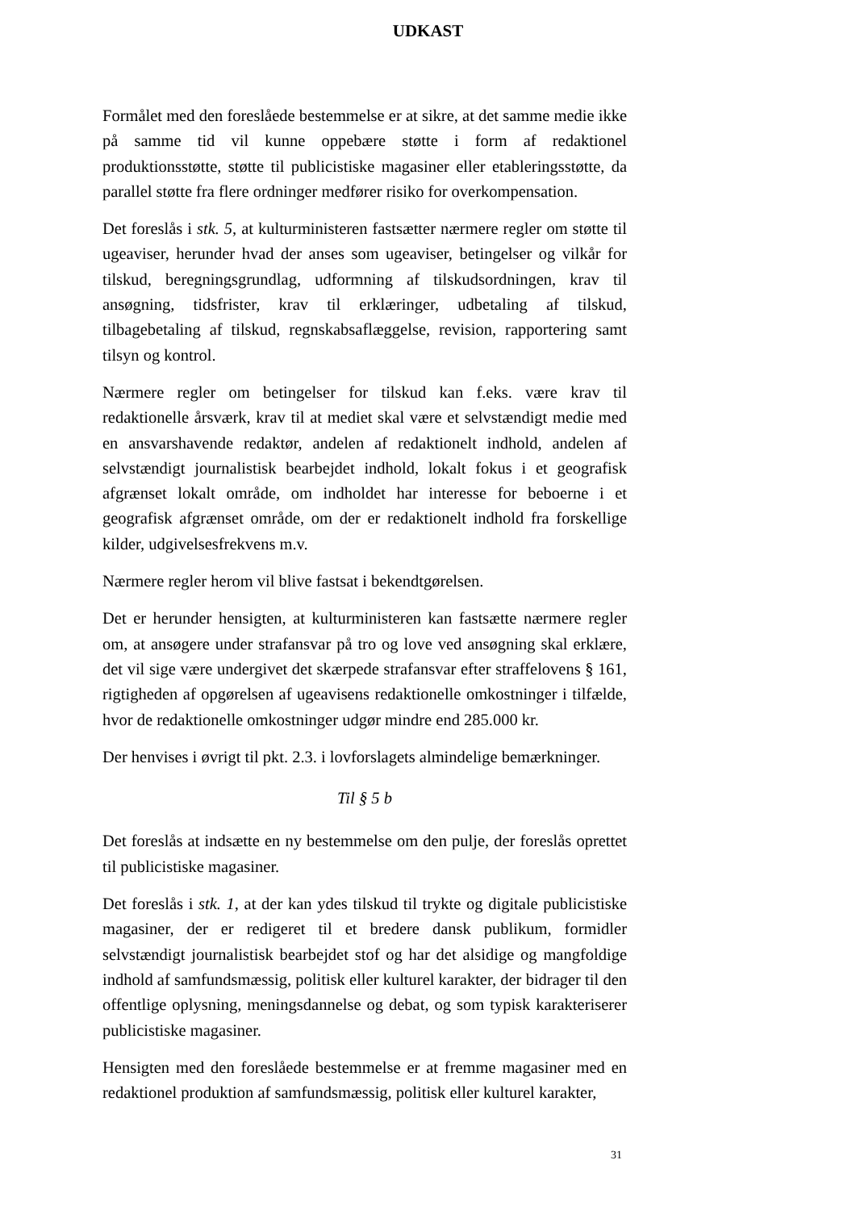UDKAST
Formålet med den foreslåede bestemmelse er at sikre, at det samme medie ikke på samme tid vil kunne oppebære støtte i form af redaktionel produktionsstøtte, støtte til publicistiske magasiner eller etableringsstøtte, da parallel støtte fra flere ordninger medfører risiko for overkompensation.
Det foreslås i stk. 5, at kulturministeren fastsætter nærmere regler om støtte til ugeaviser, herunder hvad der anses som ugeaviser, betingelser og vilkår for tilskud, beregningsgrundlag, udformning af tilskudsordningen, krav til ansøgning, tidsfrister, krav til erklæringer, udbetaling af tilskud, tilbagebetaling af tilskud, regnskabsaflæggelse, revision, rapportering samt tilsyn og kontrol.
Nærmere regler om betingelser for tilskud kan f.eks. være krav til redaktionelle årsværk, krav til at mediet skal være et selvstændigt medie med en ansvarshavende redaktør, andelen af redaktionelt indhold, andelen af selvstændigt journalistisk bearbejdet indhold, lokalt fokus i et geografisk afgrænset lokalt område, om indholdet har interesse for beboerne i et geografisk afgrænset område, om der er redaktionelt indhold fra forskellige kilder, udgivelsesfrekvens m.v.
Nærmere regler herom vil blive fastsat i bekendtgørelsen.
Det er herunder hensigten, at kulturministeren kan fastsætte nærmere regler om, at ansøgere under strafansvar på tro og love ved ansøgning skal erklære, det vil sige være undergivet det skærpede strafansvar efter straffelovens § 161, rigtigheden af opgørelsen af ugeavisens redaktionelle omkostninger i tilfælde, hvor de redaktionelle omkostninger udgør mindre end 285.000 kr.
Der henvises i øvrigt til pkt. 2.3. i lovforslagets almindelige bemærkninger.
Til § 5 b
Det foreslås at indsætte en ny bestemmelse om den pulje, der foreslås oprettet til publicistiske magasiner.
Det foreslås i stk. 1, at der kan ydes tilskud til trykte og digitale publicistiske magasiner, der er redigeret til et bredere dansk publikum, formidler selvstændigt journalistisk bearbejdet stof og har det alsidige og mangfoldige indhold af samfundsmæssig, politisk eller kulturel karakter, der bidrager til den offentlige oplysning, meningsdannelse og debat, og som typisk karakteriserer publicistiske magasiner.
Hensigten med den foreslåede bestemmelse er at fremme magasiner med en redaktionel produktion af samfundsmæssig, politisk eller kulturel karakter,
31